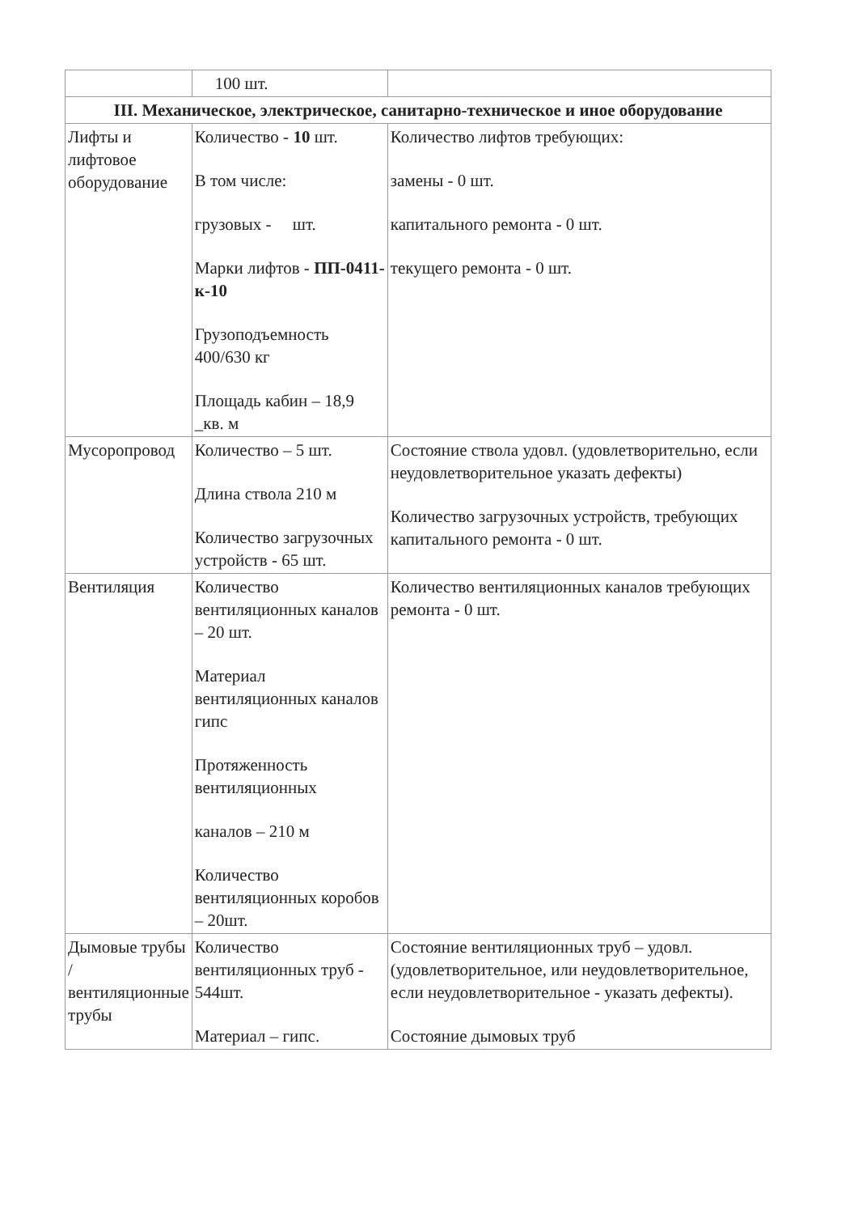| | 100 шт. | |
| III. Механическое, электрическое, санитарно-техническое и иное оборудование | | |
| Лифты и лифтовое оборудование | Количество - 10 шт. В том числе: грузовых - шт. Марки лифтов - ПП-0411-к-10 Грузоподъемность 400/630 кг Площадь кабин – 18,9 _кв. м | Количество лифтов требующих: замены - 0 шт. капитального ремонта - 0 шт. текущего ремонта - 0 шт. |
| Мусоропровод | Количество – 5 шт. Длина ствола 210 м Количество загрузочных устройств - 65 шт. | Состояние ствола удовл. (удовлетворительно, если неудовлетворительное указать дефекты) Количество загрузочных устройств, требующих капитального ремонта - 0 шт. |
| Вентиляция | Количество вентиляционных каналов – 20 шт. Материал вентиляционных каналов гипс Протяженность вентиляционных каналов – 210 м Количество вентиляционных коробов – 20шт. | Количество вентиляционных каналов требующих ремонта - 0 шт. |
| Дымовые трубы /вентиляционные трубы | Количество вентиляционных труб - 544шт. Материал – гипс. | Состояние вентиляционных труб – удовл. (удовлетворительное, или неудовлетворительное, если неудовлетворительное - указать дефекты). Состояние дымовых труб |